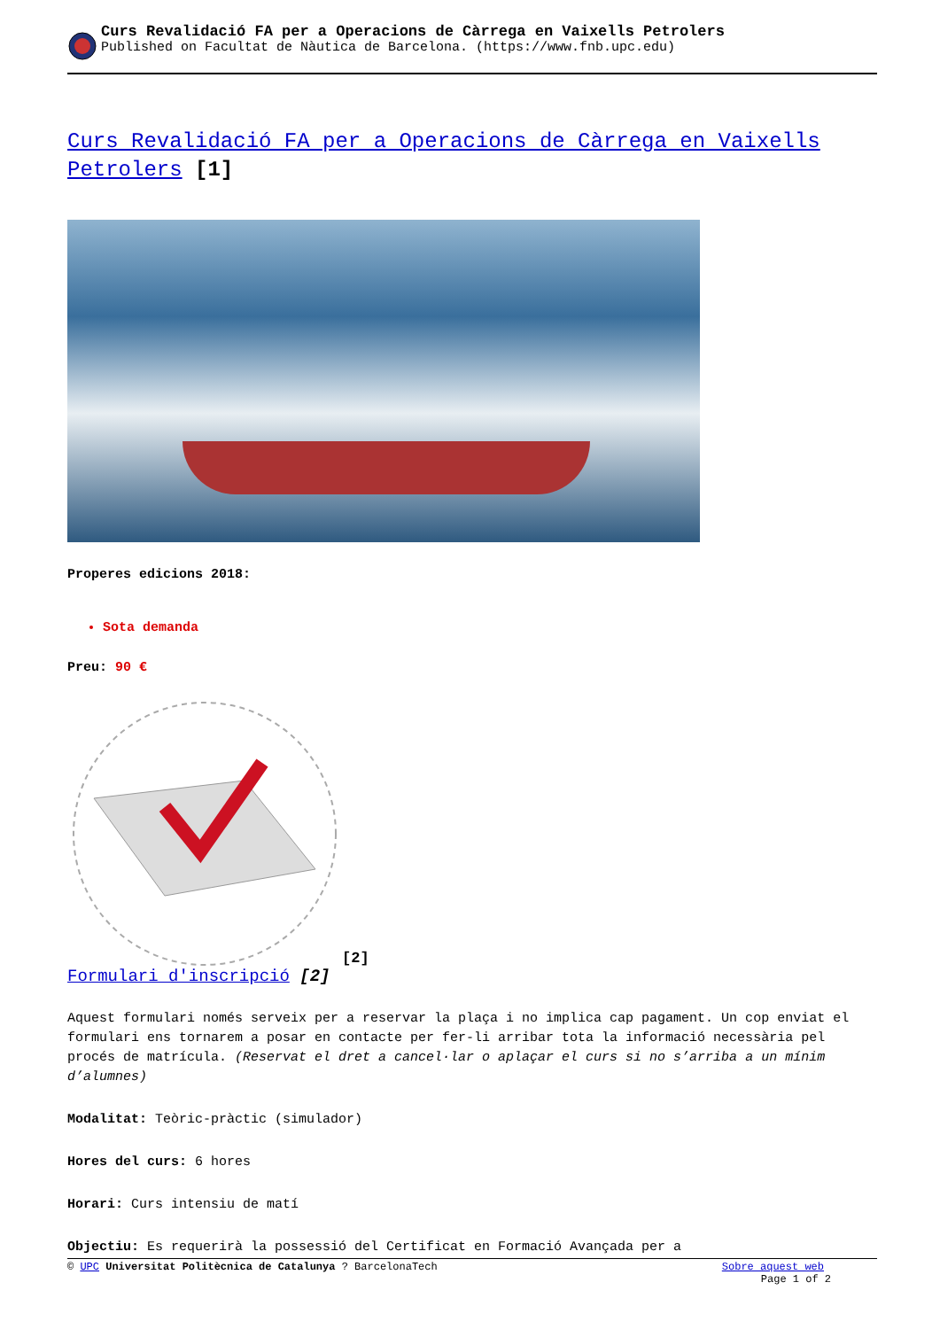Curs Revalidació FA per a Operacions de Càrrega en Vaixells Petrolers
Published on Facultat de Nàutica de Barcelona. (https://www.fnb.upc.edu)
Curs Revalidació FA per a Operacions de Càrrega en Vaixells Petrolers [1]
Properes edicions 2018:
Sota demanda
Preu: 90 €
[2]
Formulari d'inscripció [2]
Aquest formulari només serveix per a reservar la plaça i no implica cap pagament. Un cop enviat el formulari ens tornarem a posar en contacte per fer-li arribar tota la informació necessària pel procés de matrícula. (Reservat el dret a cancel·lar o aplaçar el curs si no s’arriba a un mínim d’alumnes)
Modalitat: Teòric-pràctic (simulador)
Hores del curs: 6 hores
Horari: Curs intensiu de matí
Objectiu: Es requerirà la possessió del Certificat en Formació Avançada per a
© UPC Universitat Politècnica de Catalunya ? BarcelonaTech Sobre aquest web
Page 1 of 2